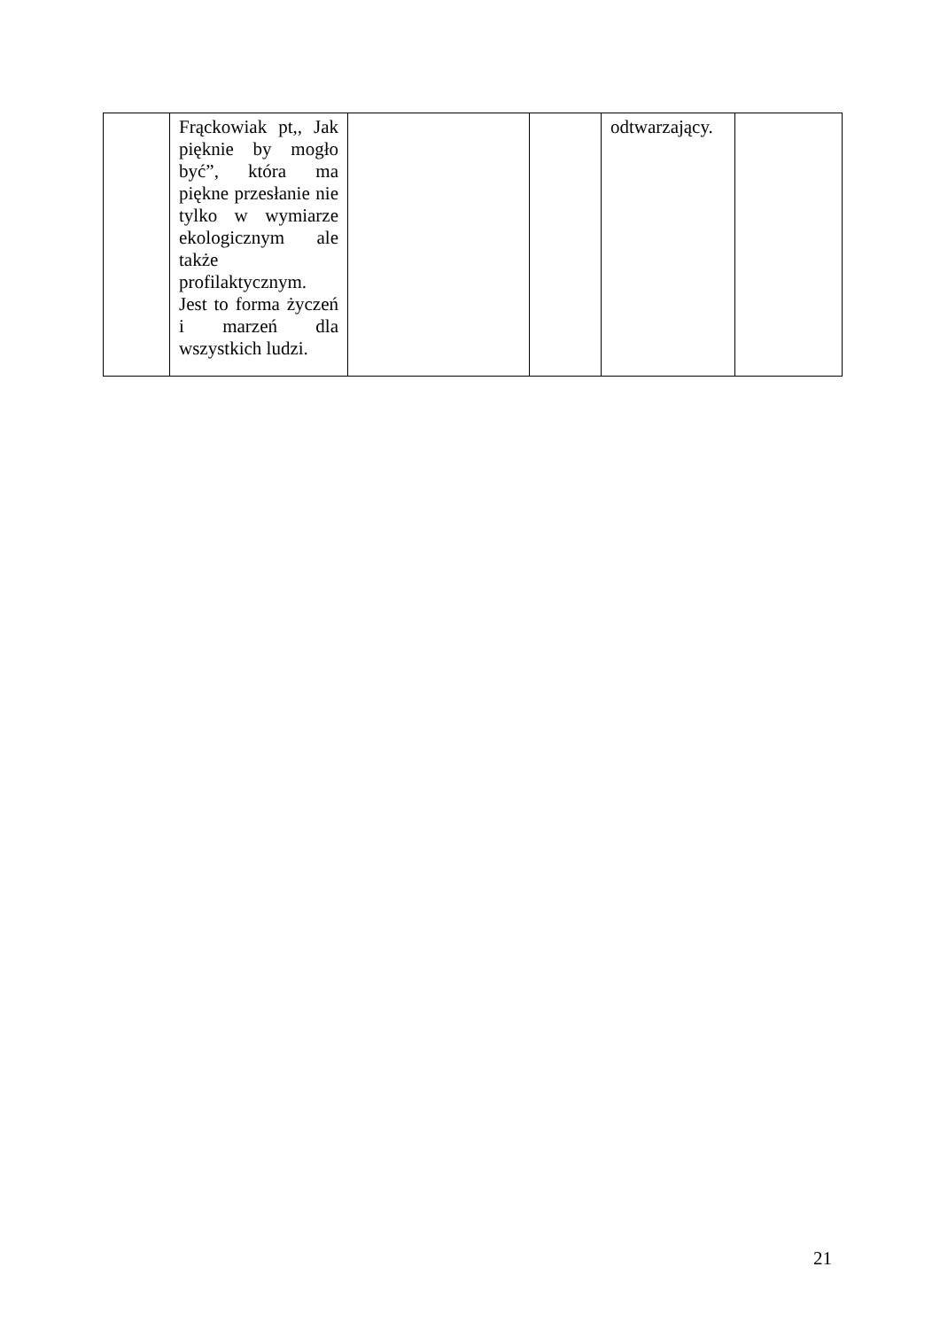| | Frąckowiak pt,, Jak pięknie by mogło być”, która ma piękne przesłanie nie tylko w wymiarze ekologicznym ale także profilaktycznym. Jest to forma życzeń i marzeń dla wszystkich ludzi. | | | odtwarzający. | |
21